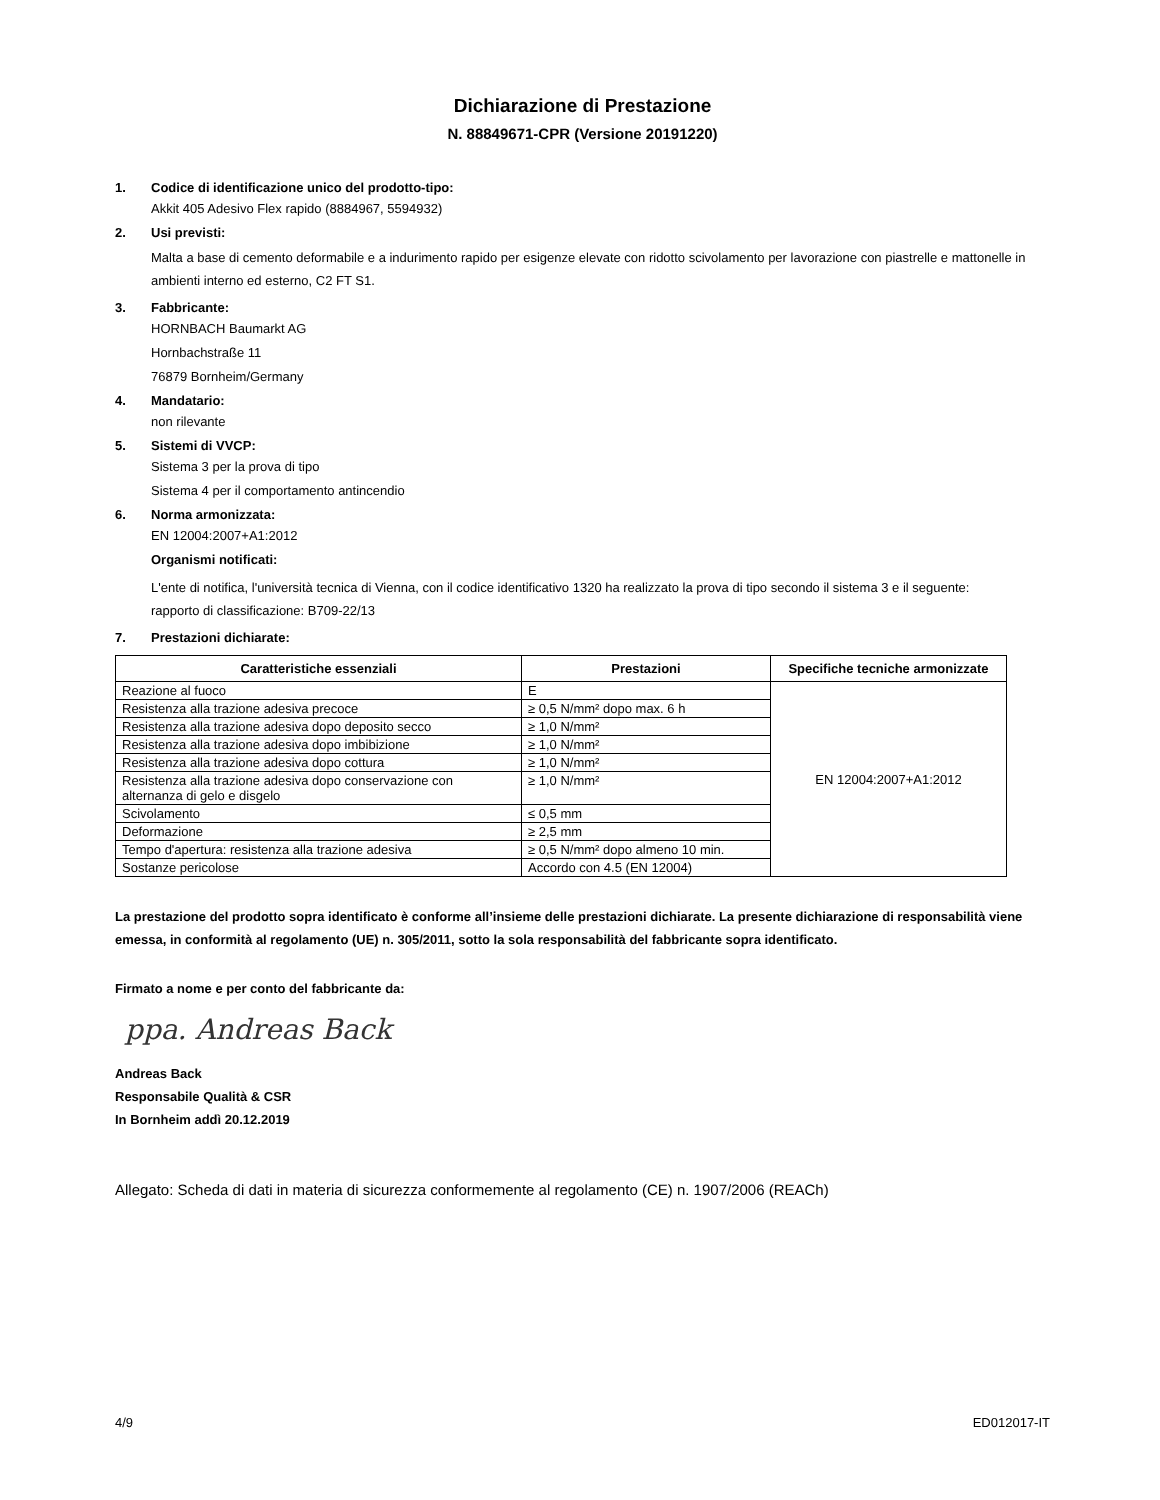Dichiarazione di Prestazione
N. 88849671-CPR (Versione 20191220)
1. Codice di identificazione unico del prodotto-tipo:
Akkit 405 Adesivo Flex rapido (8884967, 5594932)
2. Usi previsti:
Malta a base di cemento deformabile e a indurimento rapido per esigenze elevate con ridotto scivolamento per lavorazione con piastrelle e mattonelle in ambienti interno ed esterno, C2 FT S1.
3. Fabbricante:
HORNBACH Baumarkt AG
Hornbachstraße 11
76879 Bornheim/Germany
4. Mandatario:
non rilevante
5. Sistemi di VVCP:
Sistema 3 per la prova di tipo
Sistema 4 per il comportamento antincendio
6. Norma armonizzata:
EN 12004:2007+A1:2012
Organismi notificati:
L'ente di notifica, l'università tecnica di Vienna, con il codice identificativo 1320 ha realizzato la prova di tipo secondo il sistema 3 e il seguente:
rapporto di classificazione: B709-22/13
7. Prestazioni dichiarate:
| Caratteristiche essenziali | Prestazioni | Specifiche tecniche armonizzate |
| --- | --- | --- |
| Reazione al fuoco | E | EN 12004:2007+A1:2012 |
| Resistenza alla trazione adesiva precoce | ≥ 0,5 N/mm² dopo max. 6 h | |
| Resistenza alla trazione adesiva dopo deposito secco | ≥ 1,0 N/mm² | |
| Resistenza alla trazione adesiva dopo imbibizione | ≥ 1,0 N/mm² | |
| Resistenza alla trazione adesiva dopo cottura | ≥ 1,0 N/mm² | |
| Resistenza alla trazione adesiva dopo conservazione con alternanza di gelo e disgelo | ≥ 1,0 N/mm² | |
| Scivolamento | ≤ 0,5 mm | |
| Deformazione | ≥ 2,5 mm | |
| Tempo d'apertura: resistenza alla trazione adesiva | ≥ 0,5 N/mm² dopo almeno 10 min. | |
| Sostanze pericolose | Accordo con 4.5 (EN 12004) | |
La prestazione del prodotto sopra identificato è conforme all’insieme delle prestazioni dichiarate. La presente dichiarazione di responsabilità viene emessa, in conformità al regolamento (UE) n. 305/2011, sotto la sola responsabilità del fabbricante sopra identificato.
Firmato a nome e per conto del fabbricante da:
ppa. Andreas Back
Andreas Back
Responsabile Qualità & CSR
In Bornheim addì 20.12.2019
Allegato: Scheda di dati in materia di sicurezza conformemente al regolamento (CE) n. 1907/2006 (REACh)
4/9 ED012017-IT